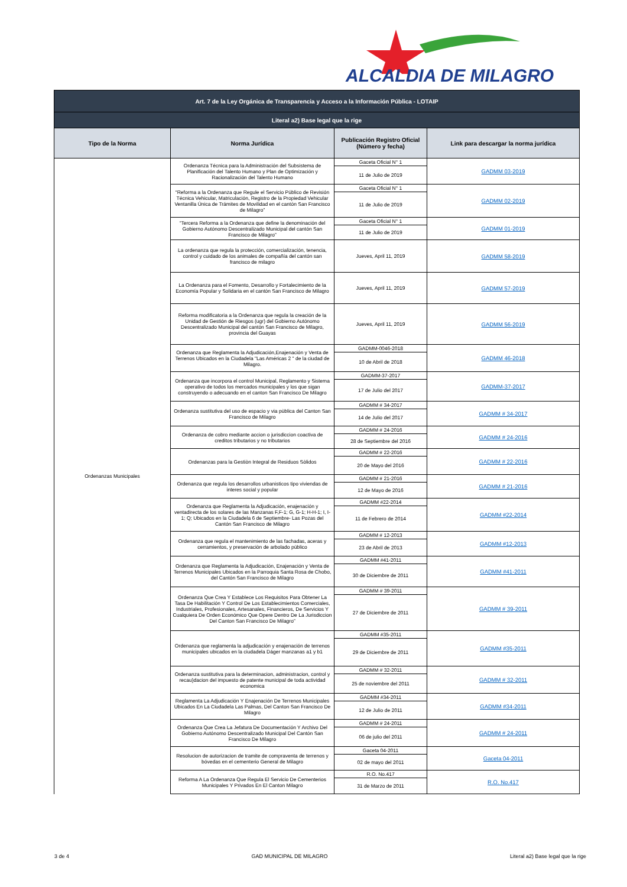ALCALDIA DE MILAGRO
| Art. 7 de la Ley Orgánica de Transparencia y Acceso a la Información Pública - LOTAIP | | | |
| --- | --- | --- | --- |
| Literal a2) Base legal que la rige | | | |
| Tipo de la Norma | Norma Jurídica | Publicación Registro Oficial (Número y fecha) | Link para descargar la norma jurídica |
| Ordenanzas Municipales | Ordenanza Técnica para la Administración del Subsistema de Planificación del Talento Humano y Plan de Optimización y Racionalización del Talento Humano | Gaceta Oficial N° 1 | GADMM 03-2019 |
| | | 11 de Julio de 2019 | |
| | “Reforma a la Ordenanza que Regule el Servicio Público de Revisión Técnica Vehicular, Matriculación, Registro de la Propiedad Vehicular Ventanilla Única de Trámites de Movilidad en el cantón San Francisco de Milagro” | Gaceta Oficial N° 1 | GADMM 02-2019 |
| | | 11 de Julio de 2019 | |
| | “Tercera Reforma a la Ordenanza que define la denominación del Gobierno Autónomo Descentralizado Municipal del cantón San Francisco de Milagro” | Gaceta Oficial N° 1 | GADMM 01-2019 |
| | | 11 de Julio de 2019 | |
| | La ordenanza que regula la protección, comercialización, tenencia, control y cuidado de los animales de compañía del cantón san francisco de milagro | Jueves, April 11, 2019 | GADMM 58-2019 |
| | La Ordenanza para el Fomento, Desarrollo y Fortalecimiento de la Economía Popular y Solidaria en el cantón San Francisco de Milagro | Jueves, April 11, 2019 | GADMM 57-2019 |
| | Reforma modificatoria a la Ordenanza que regula la creación de la Unidad de Gestión de Riesgos (ugr) del Gobierno Autónomo Descentralizado Municipal del cantón San Francisco de Milagro, provincia del Guayas | Jueves, April 11, 2019 | GADMM 56-2019 |
| | Ordenanza que Reglamenta la Adjudicación,Enajenación y Venta de Terrenos Ubicados en la Ciudadela "Las Américas 2 " de la ciudad de Milagro. | GADMM-0046-2018 | GADMM 46-2018 |
| | | 10 de Abril de 2018 | |
| | Ordenanza que incorpora el control Municipal, Reglamento y Sistema operativo de todos los mercados municipales y los que sigan construyendo o adecuando en el canton San Francisco De Milagro | GADMM-37-2017 | GADMM-37-2017 |
| | | 17 de Julio del 2017 | |
| | Ordenanza sustitutiva del uso de espacio y via pùblica del Canton San Francisco de Milagro | GADMM # 34-2017 | GADMM # 34-2017 |
| | | 14 de Julio del 2017 | |
| | Ordenanza de cobro mediante accion o jurisdiccion coactiva de creditos tributarios y no tributarios | GADMM # 24-2016 | GADMM # 24-2016 |
| | | 28 de Septiembre del 2016 | |
| | Ordenanzas para la Gestiòn Integral de Residuos Sòlidos | GADMM # 22-2016 | GADMM # 22-2016 |
| | | 20 de Mayo del 2016 | |
| | Ordenanza que regula los desarrollos urbanisticos tipo viviendas de interes social y popular | GADMM # 21-2016 | GADMM # 21-2016 |
| | | 12 de Mayo de 2016 | |
| | Ordenanza que Reglamenta la Adjudicación, enajenación y ventadirecta de los solares de las Manzanas F,F-1; G, G-1; H-H-1; I, I-1; Q; Ubicados en la Ciudadela 6 de Septiembre- Las Pozas del Cantón San Francisco de Milagro | GADMM #22-2014 | GADMM #22-2014 |
| | | 11 de Febrero de 2014 | |
| | Ordenanza que regula el mantenimiento de las fachadas, aceras y cerramientos, y preservaciòn de arbolado pùblico | GADMM # 12-2013 | GADMM #12-2013 |
| | | 23 de Abril de 2013 | |
| | Ordenanza que Reglamenta la Adjudicación, Enajenación y Venta de Terrenos Municipales Ubicados en la Parroquia Santa Rosa de Chobo, del Cantón San Francisco de Milagro | GADMM #41-2011 | GADMM #41-2011 |
| | | 30 de Diciembre de 2011 | |
| | Ordenanza Que Crea Y Establece Los Requisitos Para Obtener La Tasa De Habilitación Y Control De Los Establecimientos Comerciales, Industriales, Profesionales, Artesanales, Financieros, De Servicios Y Cualquiera De Orden Económico Que Opere Dentro De La Jurisdiccion Del Canton San Francisco De Milagro” | GADMM # 39-2011 | GADMM # 39-2011 |
| | | 27 de Diciembre de 2011 | |
| | Ordenanza que reglamenta la adjudicación y enajenación de terrenos municipales ubicados en la ciudadela Dáger manzanas a1 y b1 | GADMM #35-2011 | GADMM #35-2011 |
| | | 29 de Diciembre de 2011 | |
| | Ordenanza sustitutiva para la determinacion, administracion, control y recau}dacion del impuesto de patente municipal de toda actividad economica | GADMM # 32-2011 | GADMM # 32-2011 |
| | | 25 de noviembre del 2011 | |
| | Reglamenta La Adjudicación Y Enajenación De Terrenos Municipales Ubicados En La Ciudadela Las Palmas, Del Canton San Francisco De Milagro | GADMM #34-2011 | GADMM #34-2011 |
| | | 12 de Julio de 2011 | |
| | Ordenanza Que Crea La Jefatura De Documentación Y Archivo Del Gobierno Autónomo Descentralizado Municipal Del Cantón San Francisco De Milagro | GADMM # 24-2011 | GADMM # 24-2011 |
| | | 06 de julio del 2011 | |
| | Resolucion de autorizacion de tramite de compraventa de terrenos y bóvedas en el cementerio General de Milagro | Gaceta 04-2011 | Gaceta 04-2011 |
| | | 02 de mayo del 2011 | |
| | Reforma A La Ordenanza Que Regula El Servicio De Cementerios Municipales Y Privados En El Canton Milagro | R.O. No.417 | R.O. No.417 |
| | | 31 de Marzo de 2011 | |
3 de 4 GAD MUNICIPAL DE MILAGRO Literal a2) Base legal que la rige